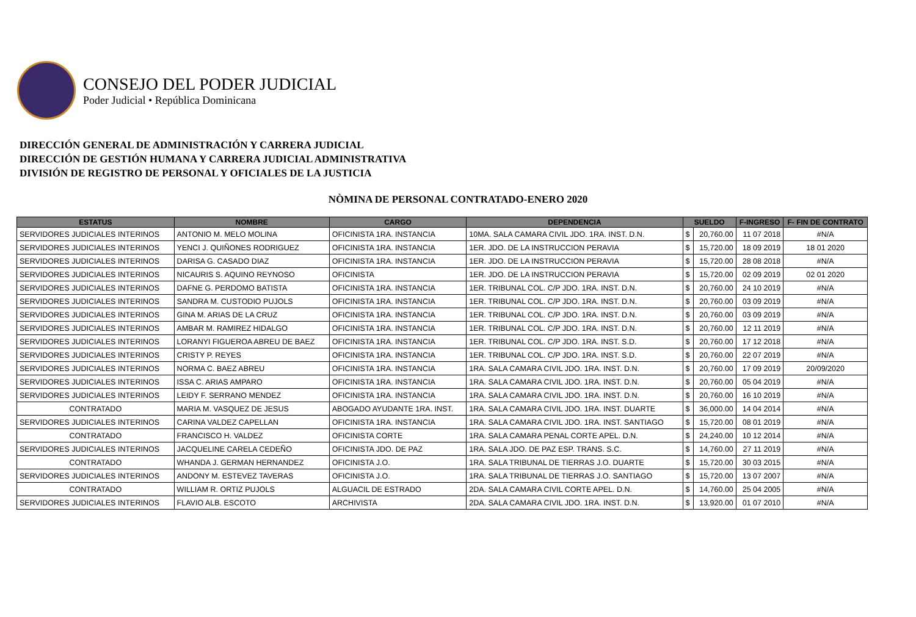CONSEJO DEL PODER JUDICIAL
Poder Judicial • República Dominicana
DIRECCIÓN GENERAL DE ADMINISTRACIÓN Y CARRERA JUDICIAL
DIRECCIÓN DE GESTIÓN HUMANA Y CARRERA JUDICIAL ADMINISTRATIVA
DIVISIÓN DE REGISTRO DE PERSONAL Y OFICIALES DE LA JUSTICIA
NÒMINA DE PERSONAL CONTRATADO-ENERO 2020
| ESTATUS | NOMBRE | CARGO | DEPENDENCIA | SUELDO | | F-INGRESO | F- FIN DE CONTRATO |
| --- | --- | --- | --- | --- | --- | --- | --- |
| SERVIDORES JUDICIALES INTERINOS | ANTONIO M. MELO MOLINA | OFICINISTA 1RA. INSTANCIA | 10MA. SALA CAMARA CIVIL JDO. 1RA. INST. D.N. | $ | 20,760.00 | 11 07 2018 | #N/A |
| SERVIDORES JUDICIALES INTERINOS | YENCI J. QUIÑONES RODRIGUEZ | OFICINISTA 1RA. INSTANCIA | 1ER. JDO. DE LA INSTRUCCION PERAVIA | $ | 15,720.00 | 18 09 2019 | 18 01 2020 |
| SERVIDORES JUDICIALES INTERINOS | DARISA G. CASADO DIAZ | OFICINISTA 1RA. INSTANCIA | 1ER. JDO. DE LA INSTRUCCION PERAVIA | $ | 15,720.00 | 28 08 2018 | #N/A |
| SERVIDORES JUDICIALES INTERINOS | NICAURIS S. AQUINO REYNOSO | OFICINISTA | 1ER. JDO. DE LA INSTRUCCION PERAVIA | $ | 15,720.00 | 02 09 2019 | 02 01 2020 |
| SERVIDORES JUDICIALES INTERINOS | DAFNE G. PERDOMO BATISTA | OFICINISTA 1RA. INSTANCIA | 1ER. TRIBUNAL COL. C/P JDO. 1RA. INST. D.N. | $ | 20,760.00 | 24 10 2019 | #N/A |
| SERVIDORES JUDICIALES INTERINOS | SANDRA M. CUSTODIO PUJOLS | OFICINISTA 1RA. INSTANCIA | 1ER. TRIBUNAL COL. C/P JDO. 1RA. INST. D.N. | $ | 20,760.00 | 03 09 2019 | #N/A |
| SERVIDORES JUDICIALES INTERINOS | GINA M. ARIAS DE LA CRUZ | OFICINISTA 1RA. INSTANCIA | 1ER. TRIBUNAL COL. C/P JDO. 1RA. INST. D.N. | $ | 20,760.00 | 03 09 2019 | #N/A |
| SERVIDORES JUDICIALES INTERINOS | AMBAR M. RAMIREZ HIDALGO | OFICINISTA 1RA. INSTANCIA | 1ER. TRIBUNAL COL. C/P JDO. 1RA. INST. D.N. | $ | 20,760.00 | 12 11 2019 | #N/A |
| SERVIDORES JUDICIALES INTERINOS | LORANYI FIGUEROA ABREU DE BAEZ | OFICINISTA 1RA. INSTANCIA | 1ER. TRIBUNAL COL. C/P JDO. 1RA. INST. S.D. | $ | 20,760.00 | 17 12 2018 | #N/A |
| SERVIDORES JUDICIALES INTERINOS | CRISTY P. REYES | OFICINISTA 1RA. INSTANCIA | 1ER. TRIBUNAL COL. C/P JDO. 1RA. INST. S.D. | $ | 20,760.00 | 22 07 2019 | #N/A |
| SERVIDORES JUDICIALES INTERINOS | NORMA C. BAEZ ABREU | OFICINISTA 1RA. INSTANCIA | 1RA. SALA CAMARA CIVIL JDO. 1RA. INST. D.N. | $ | 20,760.00 | 17 09 2019 | 20/09/2020 |
| SERVIDORES JUDICIALES INTERINOS | ISSA C. ARIAS AMPARO | OFICINISTA 1RA. INSTANCIA | 1RA. SALA CAMARA CIVIL JDO. 1RA. INST. D.N. | $ | 20,760.00 | 05 04 2019 | #N/A |
| SERVIDORES JUDICIALES INTERINOS | LEIDY F. SERRANO MENDEZ | OFICINISTA 1RA. INSTANCIA | 1RA. SALA CAMARA CIVIL JDO. 1RA. INST. D.N. | $ | 20,760.00 | 16 10 2019 | #N/A |
| CONTRATADO | MARIA M. VASQUEZ DE JESUS | ABOGADO AYUDANTE 1RA. INST. | 1RA. SALA CAMARA CIVIL JDO. 1RA. INST. DUARTE | $ | 36,000.00 | 14 04 2014 | #N/A |
| SERVIDORES JUDICIALES INTERINOS | CARINA VALDEZ CAPELLAN | OFICINISTA 1RA. INSTANCIA | 1RA. SALA CAMARA CIVIL JDO. 1RA. INST. SANTIAGO | $ | 15,720.00 | 08 01 2019 | #N/A |
| CONTRATADO | FRANCISCO H. VALDEZ | OFICINISTA CORTE | 1RA. SALA CAMARA PENAL CORTE APEL. D.N. | $ | 24,240.00 | 10 12 2014 | #N/A |
| SERVIDORES JUDICIALES INTERINOS | JACQUELINE CARELA CEDEÑO | OFICINISTA JDO. DE PAZ | 1RA. SALA JDO. DE PAZ ESP. TRANS. S.C. | $ | 14,760.00 | 27 11 2019 | #N/A |
| CONTRATADO | WHANDA J. GERMAN HERNANDEZ | OFICINISTA J.O. | 1RA. SALA TRIBUNAL DE TIERRAS J.O. DUARTE | $ | 15,720.00 | 30 03 2015 | #N/A |
| SERVIDORES JUDICIALES INTERINOS | ANDONY M. ESTEVEZ TAVERAS | OFICINISTA J.O. | 1RA. SALA TRIBUNAL DE TIERRAS J.O. SANTIAGO | $ | 15,720.00 | 13 07 2007 | #N/A |
| CONTRATADO | WILLIAM R. ORTIZ PUJOLS | ALGUACIL DE ESTRADO | 2DA. SALA CAMARA CIVIL CORTE APEL. D.N. | $ | 14,760.00 | 25 04 2005 | #N/A |
| SERVIDORES JUDICIALES INTERINOS | FLAVIO ALB. ESCOTO | ARCHIVISTA | 2DA. SALA CAMARA CIVIL JDO. 1RA. INST. D.N. | $ | 13,920.00 | 01 07 2010 | #N/A |